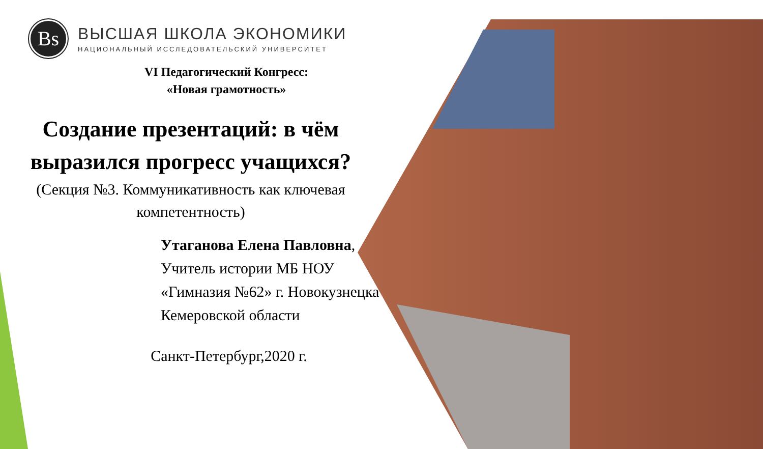Вs
ВЫСШАЯ ШКОЛА ЭКОНОМИКИ
НАЦИОНАЛЬНЫЙ ИССЛЕДОВАТЕЛЬСКИЙ УНИВЕРСИТЕТ
VI Педагогический Конгресс:
«Новая грамотность»
Создание презентаций: в чём выразился прогресс учащихся?
(Секция №3. Коммуникативность как ключевая компетентность)
Утаганова Елена Павловна,
Учитель истории МБ НОУ «Гимназия №62» г. Новокузнецка Кемеровской области
Санкт-Петербург,2020 г.